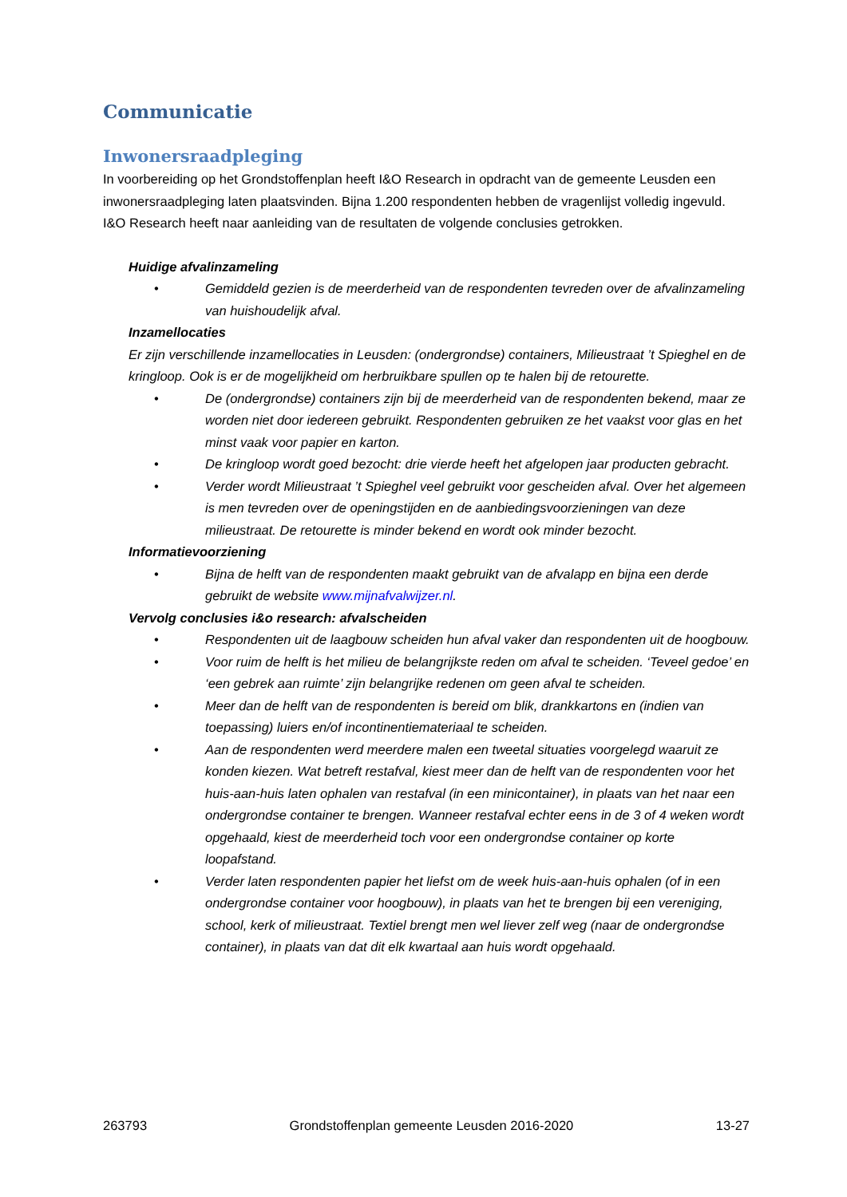Communicatie
Inwonersraadpleging
In voorbereiding op het Grondstoffenplan heeft I&O Research in opdracht van de gemeente Leusden een inwonersraadpleging laten plaatsvinden. Bijna 1.200 respondenten hebben de vragenlijst volledig ingevuld. I&O Research heeft naar aanleiding van de resultaten de volgende conclusies getrokken.
Huidige afvalinzameling
• Gemiddeld gezien is de meerderheid van de respondenten tevreden over de afvalinzameling van huishoudelijk afval.
Inzamellocaties
Er zijn verschillende inzamellocaties in Leusden: (ondergrondse) containers, Milieustraat ’t Spieghel en de kringloop. Ook is er de mogelijkheid om herbruikbare spullen op te halen bij de retourette.
• De (ondergrondse) containers zijn bij de meerderheid van de respondenten bekend, maar ze worden niet door iedereen gebruikt. Respondenten gebruiken ze het vaakst voor glas en het minst vaak voor papier en karton.
• De kringloop wordt goed bezocht: drie vierde heeft het afgelopen jaar producten gebracht.
• Verder wordt Milieustraat ’t Spieghel veel gebruikt voor gescheiden afval. Over het algemeen is men tevreden over de openingstijden en de aanbiedingsvoorzieningen van deze milieustraat. De retourette is minder bekend en wordt ook minder bezocht.
Informatievoorziening
• Bijna de helft van de respondenten maakt gebruikt van de afvalapp en bijna een derde gebruikt de website www.mijnafvalwijzer.nl.
Vervolg conclusies i&o research: afvalscheiden
• Respondenten uit de laagbouw scheiden hun afval vaker dan respondenten uit de hoogbouw.
• Voor ruim de helft is het milieu de belangrijkste reden om afval te scheiden. ‘Teveel gedoe’ en ‘een gebrek aan ruimte’ zijn belangrijke redenen om geen afval te scheiden.
• Meer dan de helft van de respondenten is bereid om blik, drankkartons en (indien van toepassing) luiers en/of incontinentiemateriaal te scheiden.
• Aan de respondenten werd meerdere malen een tweetal situaties voorgelegd waaruit ze konden kiezen. Wat betreft restafval, kiest meer dan de helft van de respondenten voor het huis-aan-huis laten ophalen van restafval (in een minicontainer), in plaats van het naar een ondergrondse container te brengen. Wanneer restafval echter eens in de 3 of 4 weken wordt opgehaald, kiest de meerderheid toch voor een ondergrondse container op korte loopafstand.
• Verder laten respondenten papier het liefst om de week huis-aan-huis ophalen (of in een ondergrondse container voor hoogbouw), in plaats van het te brengen bij een vereniging, school, kerk of milieustraat. Textiel brengt men wel liever zelf weg (naar de ondergrondse container), in plaats van dat dit elk kwartaal aan huis wordt opgehaald.
263793 Grondstoffenplan gemeente Leusden 2016-2020 13-27